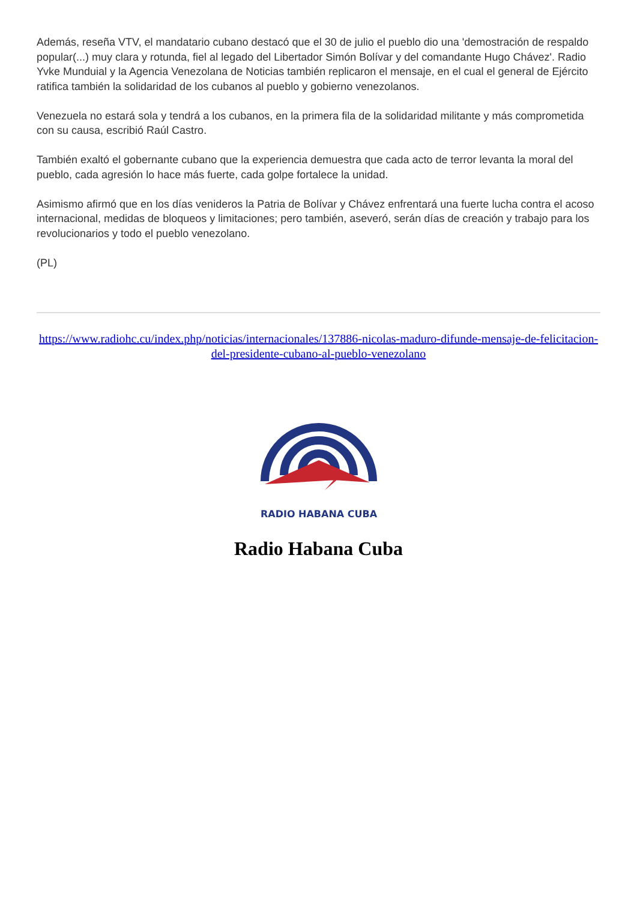Además, reseña VTV, el mandatario cubano destacó que el 30 de julio el pueblo dio una 'demostración de respaldo popular(...) muy clara y rotunda, fiel al legado del Libertador Simón Bolívar y del comandante Hugo Chávez'. Radio Yvke Munduial y la Agencia Venezolana de Noticias también replicaron el mensaje, en el cual el general de Ejército ratifica también la solidaridad de los cubanos al pueblo y gobierno venezolanos.
Venezuela no estará sola y tendrá a los cubanos, en la primera fila de la solidaridad militante y más comprometida con su causa, escribió Raúl Castro.
También exaltó el gobernante cubano que la experiencia demuestra que cada acto de terror levanta la moral del pueblo, cada agresión lo hace más fuerte, cada golpe fortalece la unidad.
Asimismo afirmó que en los días venideros la Patria de Bolívar y Chávez enfrentará una fuerte lucha contra el acoso internacional, medidas de bloqueos y limitaciones; pero también, aseveró, serán días de creación y trabajo para los revolucionarios y todo el pueblo venezolano.
(PL)
https://www.radiohc.cu/index.php/noticias/internacionales/137886-nicolas-maduro-difunde-mensaje-de-felicitacion-del-presidente-cubano-al-pueblo-venezolano
RADIO HABANA CUBA
Radio Habana Cuba